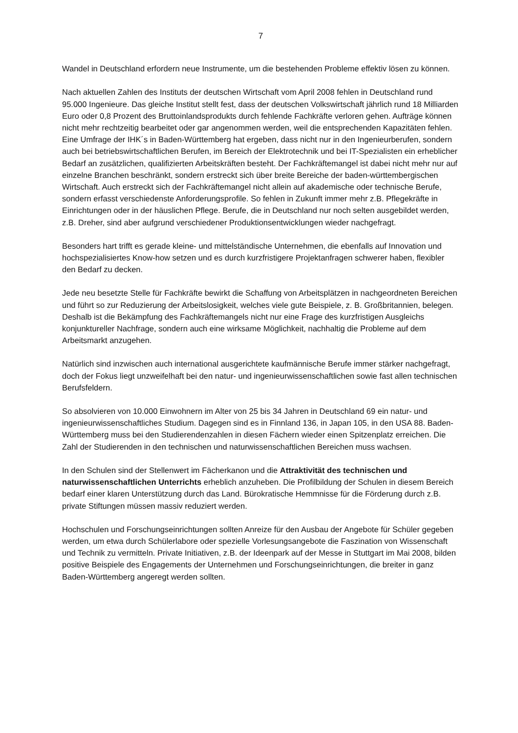7
Wandel in Deutschland erfordern neue Instrumente, um die bestehenden Probleme effektiv lösen zu können.
Nach aktuellen Zahlen des Instituts der deutschen Wirtschaft vom April 2008 fehlen in Deutschland rund 95.000 Ingenieure. Das gleiche Institut stellt fest, dass der deutschen Volkswirtschaft jährlich rund 18 Milliarden Euro oder 0,8 Prozent des Bruttoinlandsprodukts durch fehlende Fachkräfte verloren gehen. Aufträge können nicht mehr rechtzeitig bearbeitet oder gar angenommen werden, weil die entsprechenden Kapazitäten fehlen.
Eine Umfrage der IHK´s in Baden-Württemberg hat ergeben, dass nicht nur in den Ingenieurberufen, sondern auch bei betriebswirtschaftlichen Berufen, im Bereich der Elektrotechnik und bei IT-Spezialisten ein erheblicher Bedarf an zusätzlichen, qualifizierten Arbeitskräften besteht. Der Fachkräftemangel ist dabei nicht mehr nur auf einzelne Branchen beschränkt, sondern erstreckt sich über breite Bereiche der baden-württembergischen Wirtschaft. Auch erstreckt sich der Fachkräftemangel nicht allein auf akademische oder technische Berufe, sondern erfasst verschiedenste Anforderungsprofile. So fehlen in Zukunft immer mehr z.B. Pflegekräfte in Einrichtungen oder in der häuslichen Pflege. Berufe, die in Deutschland nur noch selten ausgebildet werden, z.B. Dreher, sind aber aufgrund verschiedener Produktionsentwicklungen wieder nachgefragt.
Besonders hart trifft es gerade kleine- und mittelständische Unternehmen, die ebenfalls auf Innovation und hochspezialisiertes Know-how setzen und es durch kurzfristigere Projektanfragen schwerer haben, flexibler den Bedarf zu decken.
Jede neu besetzte Stelle für Fachkräfte bewirkt die Schaffung von Arbeitsplätzen in nachgeordneten Bereichen und führt so zur Reduzierung der Arbeitslosigkeit, welches viele gute Beispiele, z. B. Großbritannien, belegen. Deshalb ist die Bekämpfung des Fachkräftemangels nicht nur eine Frage des kurzfristigen Ausgleichs konjunktureller Nachfrage, sondern auch eine wirksame Möglichkeit, nachhaltig die Probleme auf dem Arbeitsmarkt anzugehen.
Natürlich sind inzwischen auch international ausgerichtete kaufmännische Berufe immer stärker nachgefragt, doch der Fokus liegt unzweifelhaft bei den natur- und ingenieurwissenschaftlichen sowie fast allen technischen Berufsfeldern.
So absolvieren von 10.000 Einwohnern im Alter von 25 bis 34 Jahren in Deutschland 69 ein natur- und ingenieurwissenschaftliches Studium. Dagegen sind es in Finnland 136, in Japan 105, in den USA 88. Baden-Württemberg muss bei den Studierendenzahlen in diesen Fächern wieder einen Spitzenplatz erreichen. Die Zahl der Studierenden in den technischen und naturwissenschaftlichen Bereichen muss wachsen.
In den Schulen sind der Stellenwert im Fächerkanon und die Attraktivität des technischen und naturwissenschaftlichen Unterrichts erheblich anzuheben. Die Profilbildung der Schulen in diesem Bereich bedarf einer klaren Unterstützung durch das Land. Bürokratische Hemmnisse für die Förderung durch z.B. private Stiftungen müssen massiv reduziert werden.
Hochschulen und Forschungseinrichtungen sollten Anreize für den Ausbau der Angebote für Schüler gegeben werden, um etwa durch Schülerlabore oder spezielle Vorlesungsangebote die Faszination von Wissenschaft und Technik zu vermitteln. Private Initiativen, z.B. der Ideenpark auf der Messe in Stuttgart im Mai 2008, bilden positive Beispiele des Engagements der Unternehmen und Forschungseinrichtungen, die breiter in ganz Baden-Württemberg angeregt werden sollten.